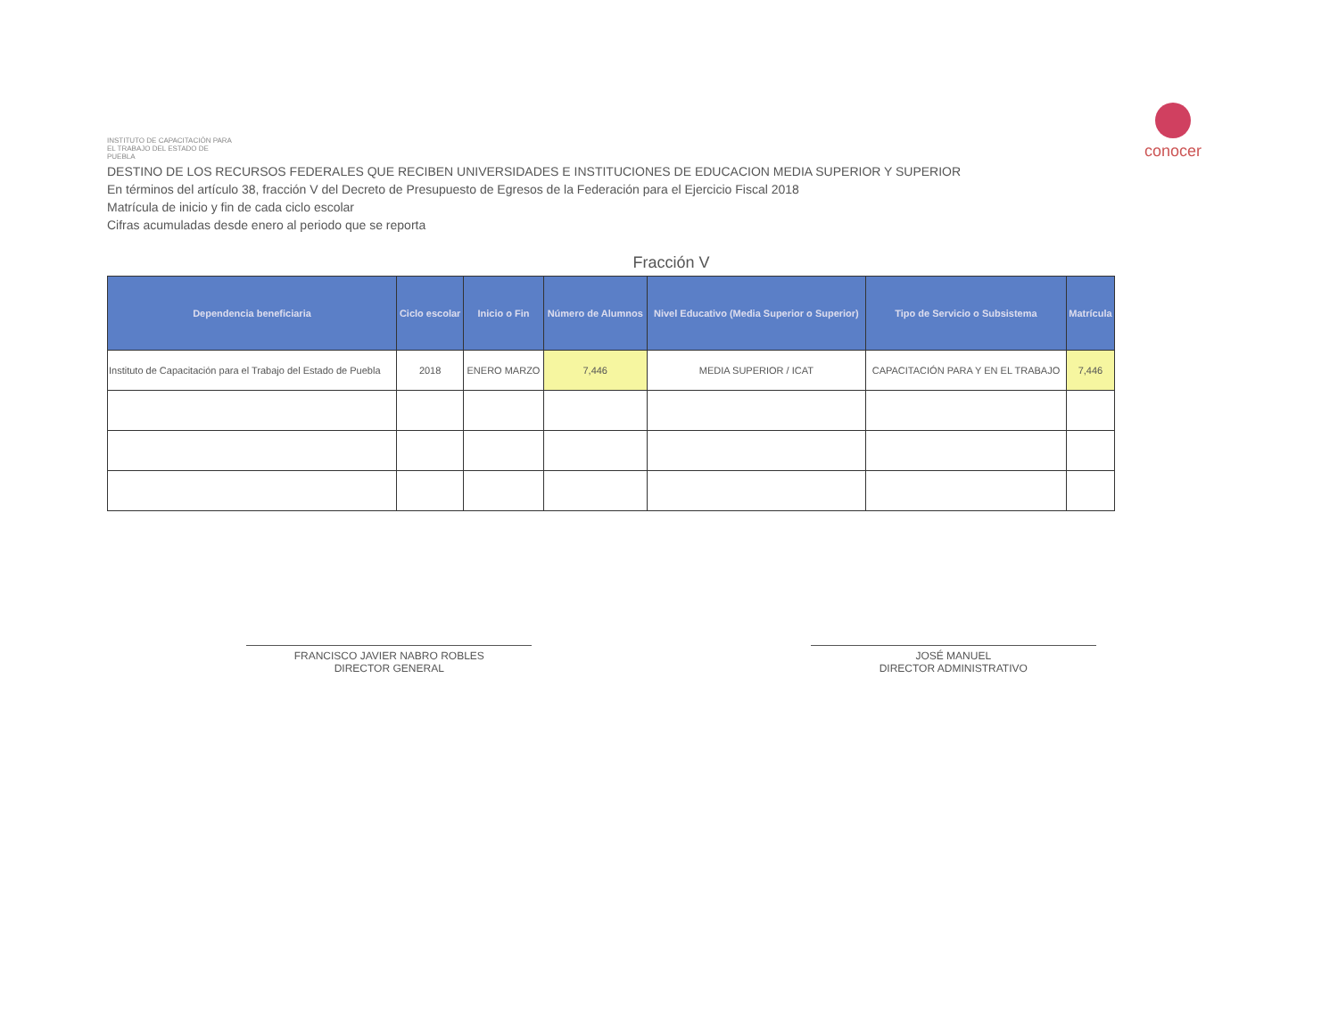INSTITUTO DE CAPACITACIÓN PARA EL TRABAJO DEL ESTADO DE PUEBLA
conocer
DESTINO DE LOS RECURSOS FEDERALES QUE RECIBEN UNIVERSIDADES E INSTITUCIONES DE EDUCACION MEDIA SUPERIOR Y SUPERIOR
En términos del artículo 38, fracción V del Decreto de Presupuesto de Egresos de la Federación para el Ejercicio Fiscal 2018
Matrícula de inicio y fin de cada ciclo escolar
Cifras acumuladas desde enero al periodo que se reporta
Fracción V
| Dependencia beneficiaria | Ciclo escolar | Inicio o Fin | Número de Alumnos | Nivel Educativo (Media Superior o Superior) | Tipo de Servicio o Subsistema | Matrícula |
| --- | --- | --- | --- | --- | --- | --- |
| Instituto de Capacitación para el Trabajo del Estado de Puebla | 2018 | ENERO MARZO | 7,446 | MEDIA SUPERIOR / ICAT | CAPACITACIÓN PARA Y EN EL TRABAJO | 7,446 |
FRANCISCO JAVIER NABRO ROBLES
DIRECTOR GENERAL
JOSÉ MANUEL
DIRECTOR ADMINISTRATIVO